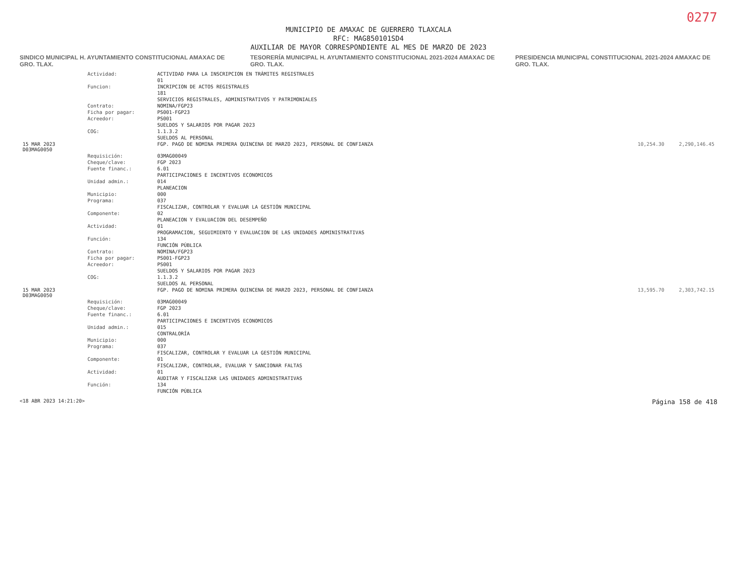0277
MUNICIPIO DE AMAXAC DE GUERRERO TLAXCALA
RFC: MAG850101SD4
AUXILIAR DE MAYOR CORRESPONDIENTE AL MES DE MARZO DE 2023
SINDICO MUNICIPAL H. AYUNTAMIENTO CONSTITUCIONAL AMAXAC DE GRO. TLAX.
TESORERÍA MUNICIPAL H. AYUNTAMIENTO CONSTITUCIONAL 2021-2024 AMAXAC DE GRO. TLAX.
PRESIDENCIA MUNICIPAL CONSTITUCIONAL 2021-2024 AMAXAC DE GRO. TLAX.
| | Actividad: | ACTIVIDAD PARA LA INSCRIPCION EN TRÁMITES REGISTRALES | | |
| | | 01 | | |
| | Funcion: | INCRIPCION DE ACTOS REGISTRALES | | |
| | | 181 | | |
| | | SERVICIOS REGISTRALES, ADMINISTRATIVOS Y PATRIMONIALES | | |
| | Contrato: | NOMINA/FGP23 | | |
| | Ficha por pagar: | PS001-FGP23 | | |
| | Acreedor: | PS001 | | |
| | | SUELDOS Y SALARIOS POR PAGAR 2023 | | |
| | COG: | 1.1.3.2 | | |
| | | SUELDOS AL PERSONAL | | |
| 15 MAR 2023 D03MAG0050 | | FGP. PAGO DE NOMINA PRIMERA QUINCENA DE MARZO 2023, PERSONAL DE CONFIANZA | 10,254.30 | 2,290,146.45 |
| | Requisición: | 03MAG00049 | | |
| | Cheque/clave: | FGP 2023 | | |
| | Fuente financ.: | 6.01 | | |
| | | PARTICIPACIONES E INCENTIVOS ECONOMICOS | | |
| | Unidad admin.: | 014 | | |
| | | PLANEACION | | |
| | Municipio: | 000 | | |
| | Programa: | 037 | | |
| | | FISCALIZAR, CONTROLAR Y EVALUAR LA GESTIÓN MUNICIPAL | | |
| | Componente: | 02 | | |
| | | PLANEACION Y EVALUACION DEL DESEMPEÑO | | |
| | Actividad: | 01 | | |
| | | PROGRAMACION, SEGUIMIENTO Y EVALUACION DE LAS UNIDADES ADMINISTRATIVAS | | |
| | Función: | 134 | | |
| | | FUNCIÓN PÚBLICA | | |
| | Contrato: | NOMINA/FGP23 | | |
| | Ficha por pagar: | PS001-FGP23 | | |
| | Acreedor: | PS001 | | |
| | | SUELDOS Y SALARIOS POR PAGAR 2023 | | |
| | COG: | 1.1.3.2 | | |
| | | SUELDOS AL PERSONAL | | |
| 15 MAR 2023 D03MAG0050 | | FGP. PAGO DE NOMINA PRIMERA QUINCENA DE MARZO 2023, PERSONAL DE CONFIANZA | 13,595.70 | 2,303,742.15 |
| | Requisición: | 03MAG00049 | | |
| | Cheque/clave: | FGP 2023 | | |
| | Fuente financ.: | 6.01 | | |
| | | PARTICIPACIONES E INCENTIVOS ECONOMICOS | | |
| | Unidad admin.: | 015 | | |
| | | CONTRALORÍA | | |
| | Municipio: | 000 | | |
| | Programa: | 037 | | |
| | | FISCALIZAR, CONTROLAR Y EVALUAR LA GESTIÓN MUNICIPAL | | |
| | Componente: | 01 | | |
| | | FISCALIZAR, CONTROLAR, EVALUAR Y SANCIONAR FALTAS | | |
| | Actividad: | 01 | | |
| | | AUDITAR Y FISCALIZAR LAS UNIDADES ADMINISTRATIVAS | | |
| | Función: | 134 | | |
| | | FUNCIÓN PÚBLICA | | |
<18 ABR 2023 14:21:20> Página 158 de 418